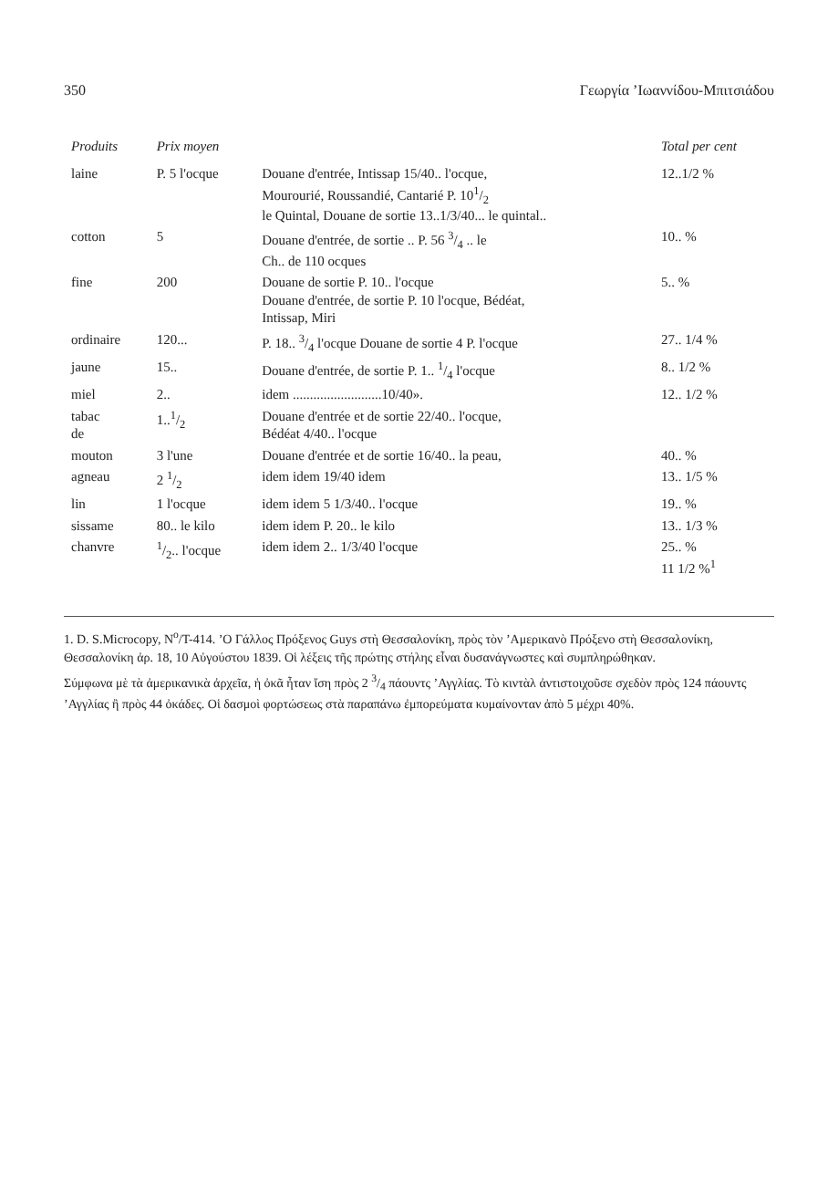350 Γεωργία ’Ιωαννίδου-Μπιτσιάδου
| Produits | Prix moyen | | Total per cent |
| --- | --- | --- | --- |
| laine | P. 5 l'ocque | Douane d'entrée, Intissap 15/40.. l'ocque, Mourourié, Roussandié, Cantarié P. 101/2 le Quintal, Douane de sortie 13..1/3/40... le quintal.. | 12..1/2 % |
| cotton | 5 | Douane d'entrée, de sortie .. P. 56 3/4 .. le Ch.. de 110 ocques | 10.. % |
| fine | 200 | Douane de sortie P. 10.. l'ocque Douane d'entrée, de sortie P. 10 l'ocque, Bédéat, Intissap, Miri | 5.. % |
| ordinaire | 120... | P. 18.. 3/4 l'ocque Douane de sortie 4 P. l'ocque | 27.. 1/4 % |
| jaune | 15.. | Douane d'entrée, de sortie P. 1.. 1/4 l'ocque | 8.. 1/2 % |
| miel | 2.. | idem ..........................10/40». | 12.. 1/2 % |
| tabac de | 1..1/2 | Douane d'entrée et de sortie 22/40.. l'ocque, Bédéat 4/40.. l'ocque | |
| mouton | 3 l'une | Douane d'entrée et de sortie 16/40.. la peau, | 40.. % |
| agneau | 2 1/2 | idem idem 19/40 idem | 13.. 1/5 % |
| lin | 1 l'ocque | idem idem 5 1/3/40.. l'ocque | 19.. % |
| sissame | 80.. le kilo | idem idem P. 20.. le kilo | 13.. 1/3 % |
| chanvre | 1/2.. l'ocque | idem idem 2.. 1/3/40 l'ocque | 25.. % 11 1/2 %<sup>1</sup> |
1. D. S.Microcopy, N<sup>o</sup>/T-414. ’Ο Γάλλος Πρόξενος Guys στὴ Θεσσαλονίκη, πρὸς τὸν ’Αμερικανὸ Πρόξενο στὴ Θεσσαλονίκη, Θεσσαλονίκη ἀρ. 18, 10 Αὐγούστου 1839. Οἱ λέξεις τῆς πρώτης στήλης εἶναι δυσανάγνωστες καὶ συμπληρώθηκαν.
Σύμφωνα μὲ τὰ ἀμερικανικὰ ἀρχεῖα, ἡ ὀκᾶ ἦταν ἴση πρὸς 2 3/4 πάουντς ’Αγγλίας. Τὸ κιντὰλ ἀντιστοιχοῦσε σχεδὸν πρὸς 124 πάουντς ’Αγγλίας ἢ πρὸς 44 ὀκάδες. Οἱ δασμοὶ φορτώσεως στὰ παραπάνω ἐμπορεύματα κυμαίνονταν ἀπὸ 5 μέχρι 40%.